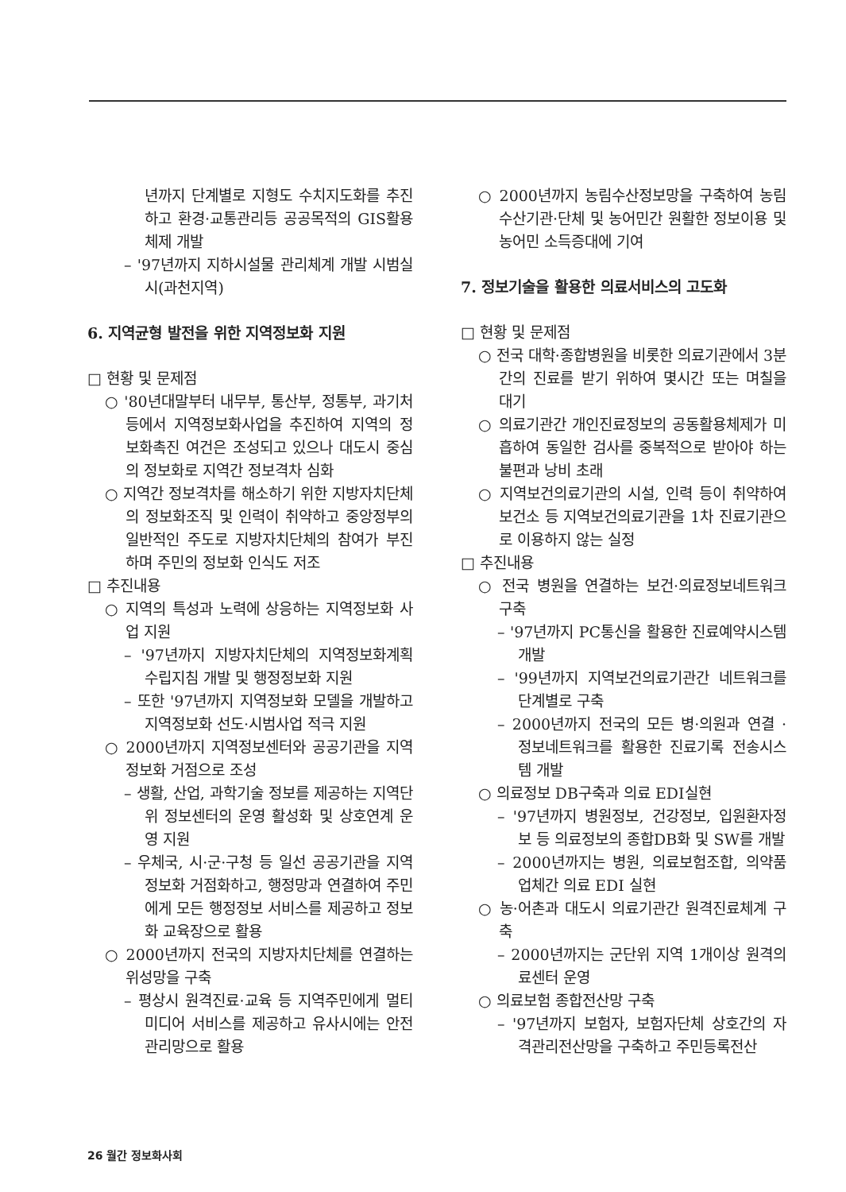년까지 단계별로 지형도 수치지도화를 추진하고 환경·교통관리등 공공목적의 GIS활용 체제 개발
– '97년까지 지하시설물 관리체계 개발 시범실시(과천지역)
6. 지역균형 발전을 위한 지역정보화 지원
□ 현황 및 문제점
○ '80년대말부터 내무부, 통산부, 정통부, 과기처 등에서 지역정보화사업을 추진하여 지역의 정보화촉진 여건은 조성되고 있으나 대도시 중심의 정보화로 지역간 정보격차 심화
○ 지역간 정보격차를 해소하기 위한 지방자치단체의 정보화조직 및 인력이 취약하고 중앙정부의 일반적인 주도로 지방자치단체의 참여가 부진하며 주민의 정보화 인식도 저조
□ 추진내용
○ 지역의 특성과 노력에 상응하는 지역정보화 사업 지원
– '97년까지 지방자치단체의 지역정보화계획 수립지침 개발 및 행정정보화 지원
– 또한 '97년까지 지역정보화 모델을 개발하고 지역정보화 선도·시범사업 적극 지원
○ 2000년까지 지역정보센터와 공공기관을 지역정보화 거점으로 조성
– 생활, 산업, 과학기술 정보를 제공하는 지역단위 정보센터의 운영 활성화 및 상호연계 운영 지원
– 우체국, 시·군·구청 등 일선 공공기관을 지역정보화 거점화하고, 행정망과 연결하여 주민에게 모든 행정정보 서비스를 제공하고 정보화 교육장으로 활용
○ 2000년까지 전국의 지방자치단체를 연결하는 위성망을 구축
– 평상시 원격진료·교육 등 지역주민에게 멀티미디어 서비스를 제공하고 유사시에는 안전관리망으로 활용
○ 2000년까지 농림수산정보망을 구축하여 농림수산기관·단체 및 농어민간 원활한 정보이용 및 농어민 소득증대에 기여
7. 정보기술을 활용한 의료서비스의 고도화
□ 현황 및 문제점
○ 전국 대학·종합병원을 비롯한 의료기관에서 3분간의 진료를 받기 위하여 몇시간 또는 며칠을 대기
○ 의료기관간 개인진료정보의 공동활용체제가 미흡하여 동일한 검사를 중복적으로 받아야 하는 불편과 낭비 초래
○ 지역보건의료기관의 시설, 인력 등이 취약하여 보건소 등 지역보건의료기관을 1차 진료기관으로 이용하지 않는 실정
□ 추진내용
○ 전국 병원을 연결하는 보건·의료정보네트워크 구축
– '97년까지 PC통신을 활용한 진료예약시스템 개발
– '99년까지 지역보건의료기관간 네트워크를 단계별로 구축
– 2000년까지 전국의 모든 병·의원과 연결 · 정보네트워크를 활용한 진료기록 전송시스템 개발
○ 의료정보 DB구축과 의료 EDI실현
– '97년까지 병원정보, 건강정보, 입원환자정보 등 의료정보의 종합DB화 및 SW를 개발
– 2000년까지는 병원, 의료보험조합, 의약품업체간 의료 EDI 실현
○ 농·어촌과 대도시 의료기관간 원격진료체계 구축
– 2000년까지는 군단위 지역 1개이상 원격의료센터 운영
○ 의료보험 종합전산망 구축
– '97년까지 보험자, 보험자단체 상호간의 자격관리전산망을 구축하고 주민등록전산
26 월간 정보화사회